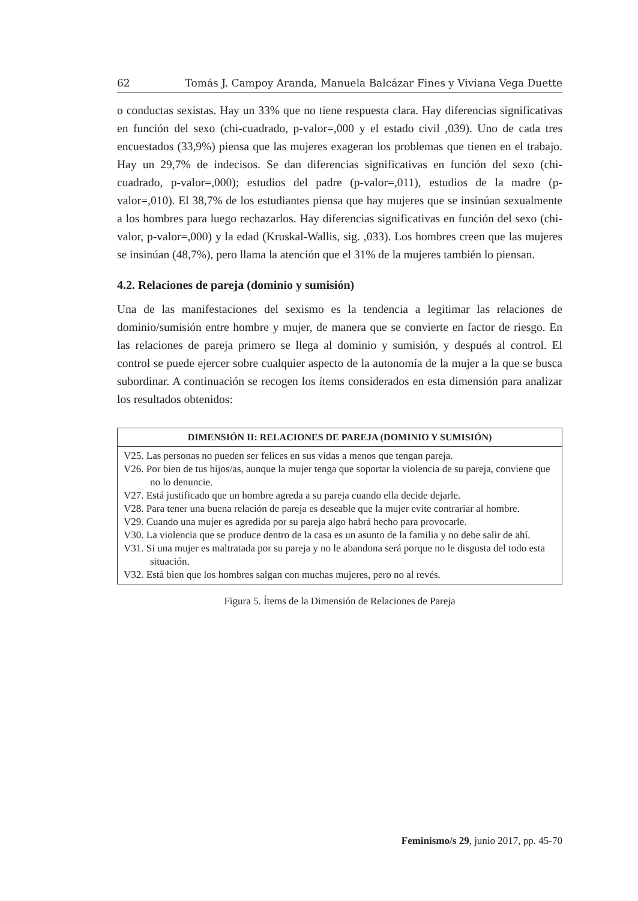62 Tomás J. Campoy Aranda, Manuela Balcázar Fines y Viviana Vega Duette
o conductas sexistas. Hay un 33% que no tiene respuesta clara. Hay diferencias significativas en función del sexo (chi-cuadrado, p-valor=,000 y el estado civil ,039). Uno de cada tres encuestados (33,9%) piensa que las mujeres exageran los problemas que tienen en el trabajo. Hay un 29,7% de indecisos. Se dan diferencias significativas en función del sexo (chi-cuadrado, p-valor=,000); estudios del padre (p-valor=,011), estudios de la madre (p-valor=,010). El 38,7% de los estudiantes piensa que hay mujeres que se insinúan sexualmente a los hombres para luego rechazarlos. Hay diferencias significativas en función del sexo (chi-valor, p-valor=,000) y la edad (Kruskal-Wallis, sig. ,033). Los hombres creen que las mujeres se insinúan (48,7%), pero llama la atención que el 31% de la mujeres también lo piensan.
4.2. Relaciones de pareja (dominio y sumisión)
Una de las manifestaciones del sexismo es la tendencia a legitimar las relaciones de dominio/sumisión entre hombre y mujer, de manera que se convierte en factor de riesgo. En las relaciones de pareja primero se llega al dominio y sumisión, y después al control. El control se puede ejercer sobre cualquier aspecto de la autonomía de la mujer a la que se busca subordinar. A continuación se recogen los ítems considerados en esta dimensión para analizar los resultados obtenidos:
| DIMENSIÓN II: RELACIONES DE PAREJA (DOMINIO Y SUMISIÓN) |
| --- |
| V25. Las personas no pueden ser felices en sus vidas a menos que tengan pareja. V26. Por bien de tus hijos/as, aunque la mujer tenga que soportar la violencia de su pareja, conviene que no lo denuncie. V27. Está justificado que un hombre agreda a su pareja cuando ella decide dejarle. V28. Para tener una buena relación de pareja es deseable que la mujer evite contrariar al hombre. V29. Cuando una mujer es agredida por su pareja algo habrá hecho para provocarle. V30. La violencia que se produce dentro de la casa es un asunto de la familia y no debe salir de ahí. V31. Si una mujer es maltratada por su pareja y no le abandona será porque no le disgusta del todo esta situación. V32. Está bien que los hombres salgan con muchas mujeres, pero no al revés. |
Figura 5. Ítems de la Dimensión de Relaciones de Pareja
Feminismo/s 29, junio 2017, pp. 45-70